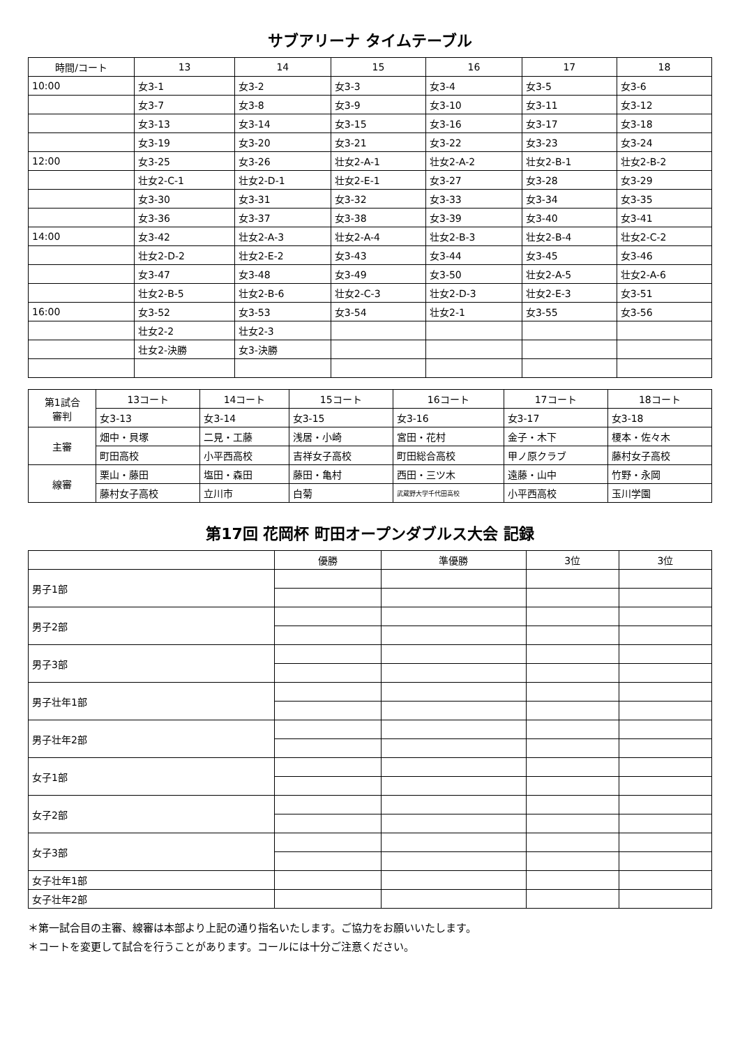サブアリーナ タイムテーブル
| 時間/コート | 13 | 14 | 15 | 16 | 17 | 18 |
| --- | --- | --- | --- | --- | --- | --- |
| 10:00 | 女3-1 | 女3-2 | 女3-3 | 女3-4 | 女3-5 | 女3-6 |
| | 女3-7 | 女3-8 | 女3-9 | 女3-10 | 女3-11 | 女3-12 |
| | 女3-13 | 女3-14 | 女3-15 | 女3-16 | 女3-17 | 女3-18 |
| | 女3-19 | 女3-20 | 女3-21 | 女3-22 | 女3-23 | 女3-24 |
| 12:00 | 女3-25 | 女3-26 | 壮女2-A-1 | 壮女2-A-2 | 壮女2-B-1 | 壮女2-B-2 |
| | 壮女2-C-1 | 壮女2-D-1 | 壮女2-E-1 | 女3-27 | 女3-28 | 女3-29 |
| | 女3-30 | 女3-31 | 女3-32 | 女3-33 | 女3-34 | 女3-35 |
| | 女3-36 | 女3-37 | 女3-38 | 女3-39 | 女3-40 | 女3-41 |
| 14:00 | 女3-42 | 壮女2-A-3 | 壮女2-A-4 | 壮女2-B-3 | 壮女2-B-4 | 壮女2-C-2 |
| | 壮女2-D-2 | 壮女2-E-2 | 女3-43 | 女3-44 | 女3-45 | 女3-46 |
| | 女3-47 | 女3-48 | 女3-49 | 女3-50 | 壮女2-A-5 | 壮女2-A-6 |
| | 壮女2-B-5 | 壮女2-B-6 | 壮女2-C-3 | 壮女2-D-3 | 壮女2-E-3 | 女3-51 |
| 16:00 | 女3-52 | 女3-53 | 女3-54 | 壮女2-1 | 女3-55 | 女3-56 |
| | 壮女2-2 | 壮女2-3 | | | | |
| | 壮女2-決勝 | 女3-決勝 | | | | |
| 第1試合 審判 | 13コート | 14コート | 15コート | 16コート | 17コート | 18コート |
| --- | --- | --- | --- | --- | --- | --- |
| | 女3-13 | 女3-14 | 女3-15 | 女3-16 | 女3-17 | 女3-18 |
| 主審 | 畑中・貝塚 | 二見・工藤 | 浅居・小崎 | 宮田・花村 | 金子・木下 | 榎本・佐々木 |
| | 町田高校 | 小平西高校 | 吉祥女子高校 | 町田総合高校 | 甲ノ原クラブ | 藤村女子高校 |
| 線審 | 栗山・藤田 | 塩田・森田 | 藤田・亀村 | 西田・三ツ木 | 遠藤・山中 | 竹野・永岡 |
| | 藤村女子高校 | 立川市 | 白菊 | 武蔵野大学千代田高校 | 小平西高校 | 玉川学園 |
第17回 花岡杯 町田オープンダブルス大会 記録
| | 優勝 | 準優勝 | 3位 | 3位 |
| --- | --- | --- | --- | --- |
| 男子1部 | | | | |
| 男子2部 | | | | |
| 男子3部 | | | | |
| 男子壮年1部 | | | | |
| 男子壮年2部 | | | | |
| 女子1部 | | | | |
| 女子2部 | | | | |
| 女子3部 | | | | |
| 女子壮年1部 | | | | |
| 女子壮年2部 | | | | |
＊第一試合目の主審、線審は本部より上記の通り指名いたします。ご協力をお願いいたします。
＊コートを変更して試合を行うことがあります。コールには十分ご注意ください。